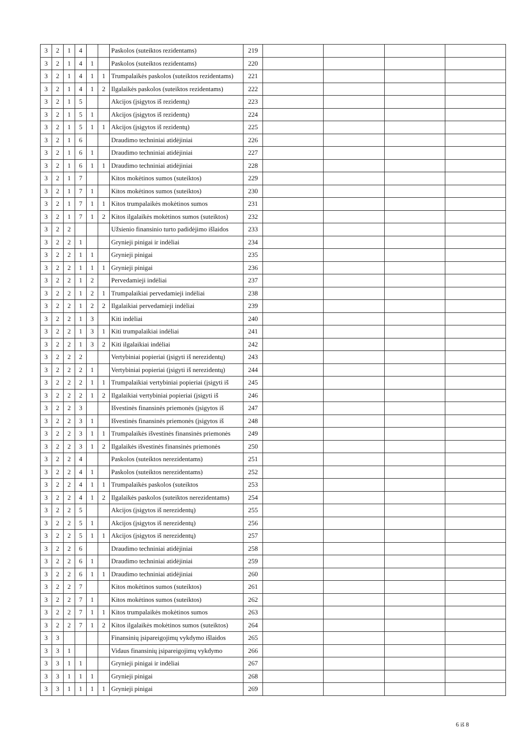| 3 | 2 | 1 | 4 | | | Paskolos (suteiktos rezidentams) | 219 | | | | |
| 3 | 2 | 1 | 4 | 1 | | Paskolos (suteiktos rezidentams) | 220 | | | | |
| 3 | 2 | 1 | 4 | 1 | 1 | Trumpalaikės paskolos (suteiktos rezidentams) | 221 | | | | |
| 3 | 2 | 1 | 4 | 1 | 2 | Ilgalaikės paskolos (suteiktos rezidentams) | 222 | | | | |
| 3 | 2 | 1 | 5 | | | Akcijos (įsigytos iš rezidentų) | 223 | | | | |
| 3 | 2 | 1 | 5 | 1 | | Akcijos (įsigytos iš rezidentų) | 224 | | | | |
| 3 | 2 | 1 | 5 | 1 | 1 | Akcijos (įsigytos iš rezidentų) | 225 | | | | |
| 3 | 2 | 1 | 6 | | | Draudimo techniniai atidėjiniai | 226 | | | | |
| 3 | 2 | 1 | 6 | 1 | | Draudimo techniniai atidėjiniai | 227 | | | | |
| 3 | 2 | 1 | 6 | 1 | 1 | Draudimo techniniai atidėjiniai | 228 | | | | |
| 3 | 2 | 1 | 7 | | | Kitos mokėtinos sumos (suteiktos) | 229 | | | | |
| 3 | 2 | 1 | 7 | 1 | | Kitos mokėtinos sumos (suteiktos) | 230 | | | | |
| 3 | 2 | 1 | 7 | 1 | 1 | Kitos trumpalaikės mokėtinos sumos | 231 | | | | |
| 3 | 2 | 1 | 7 | 1 | 2 | Kitos ilgalaikės mokėtinos sumos (suteiktos) | 232 | | | | |
| 3 | 2 | 2 | | | | Užsienio finansinio turto padidėjimo išlaidos | 233 | | | | |
| 3 | 2 | 2 | 1 | | | Grynieji pinigai ir indėliai | 234 | | | | |
| 3 | 2 | 2 | 1 | 1 | | Grynieji pinigai | 235 | | | | |
| 3 | 2 | 2 | 1 | 1 | 1 | Grynieji pinigai | 236 | | | | |
| 3 | 2 | 2 | 1 | 2 | | Pervedamieji indėliai | 237 | | | | |
| 3 | 2 | 2 | 1 | 2 | 1 | Trumpalaikiai pervedamieji indėliai | 238 | | | | |
| 3 | 2 | 2 | 1 | 2 | 2 | Ilgalaikiai pervedamieji indėliai | 239 | | | | |
| 3 | 2 | 2 | 1 | 3 | | Kiti indėliai | 240 | | | | |
| 3 | 2 | 2 | 1 | 3 | 1 | Kiti trumpalaikiai indėliai | 241 | | | | |
| 3 | 2 | 2 | 1 | 3 | 2 | Kiti ilgalaikiai indėliai | 242 | | | | |
| 3 | 2 | 2 | 2 | | | Vertybiniai popieriai (įsigyti iš nerezidentų) | 243 | | | | |
| 3 | 2 | 2 | 2 | 1 | | Vertybiniai popieriai (įsigyti iš nerezidentų) | 244 | | | | |
| 3 | 2 | 2 | 2 | 1 | 1 | Trumpalaikiai vertybiniai popieriai (įsigyti iš | 245 | | | | |
| 3 | 2 | 2 | 2 | 1 | 2 | Ilgalaikiai vertybiniai popieriai (įsigyti iš | 246 | | | | |
| 3 | 2 | 2 | 3 | | | Išvestinės finansinės priemonės (įsigytos iš | 247 | | | | |
| 3 | 2 | 2 | 3 | 1 | | Išvestinės finansinės priemonės (įsigytos iš | 248 | | | | |
| 3 | 2 | 2 | 3 | 1 | 1 | Trumpalaikės išvestinės finansinės priemonės | 249 | | | | |
| 3 | 2 | 2 | 3 | 1 | 2 | Ilgalaikės išvestinės finansinės priemonės | 250 | | | | |
| 3 | 2 | 2 | 4 | | | Paskolos (suteiktos nerezidentams) | 251 | | | | |
| 3 | 2 | 2 | 4 | 1 | | Paskolos (suteiktos nerezidentams) | 252 | | | | |
| 3 | 2 | 2 | 4 | 1 | 1 | Trumpalaikės paskolos (suteiktos | 253 | | | | |
| 3 | 2 | 2 | 4 | 1 | 2 | Ilgalaikės paskolos (suteiktos nerezidentams) | 254 | | | | |
| 3 | 2 | 2 | 5 | | | Akcijos (įsigytos iš nerezidentų) | 255 | | | | |
| 3 | 2 | 2 | 5 | 1 | | Akcijos (įsigytos iš nerezidentų) | 256 | | | | |
| 3 | 2 | 2 | 5 | 1 | 1 | Akcijos (įsigytos iš nerezidentų) | 257 | | | | |
| 3 | 2 | 2 | 6 | | | Draudimo techniniai atidėjiniai | 258 | | | | |
| 3 | 2 | 2 | 6 | 1 | | Draudimo techniniai atidėjiniai | 259 | | | | |
| 3 | 2 | 2 | 6 | 1 | 1 | Draudimo techniniai atidėjiniai | 260 | | | | |
| 3 | 2 | 2 | 7 | | | Kitos mokėtinos sumos (suteiktos) | 261 | | | | |
| 3 | 2 | 2 | 7 | 1 | | Kitos mokėtinos sumos (suteiktos) | 262 | | | | |
| 3 | 2 | 2 | 7 | 1 | 1 | Kitos trumpalaikės mokėtinos sumos | 263 | | | | |
| 3 | 2 | 2 | 7 | 1 | 2 | Kitos ilgalaikės mokėtinos sumos (suteiktos) | 264 | | | | |
| 3 | 3 | | | | | Finansinių įsipareigojimų vykdymo išlaidos | 265 | | | | |
| 3 | 3 | 1 | | | | Vidaus finansinių įsipareigojimų vykdymo | 266 | | | | |
| 3 | 3 | 1 | 1 | | | Grynieji pinigai ir indėliai | 267 | | | | |
| 3 | 3 | 1 | 1 | 1 | | Grynieji pinigai | 268 | | | | |
| 3 | 3 | 1 | 1 | 1 | 1 | Grynieji pinigai | 269 | | | | |
6 iš 8